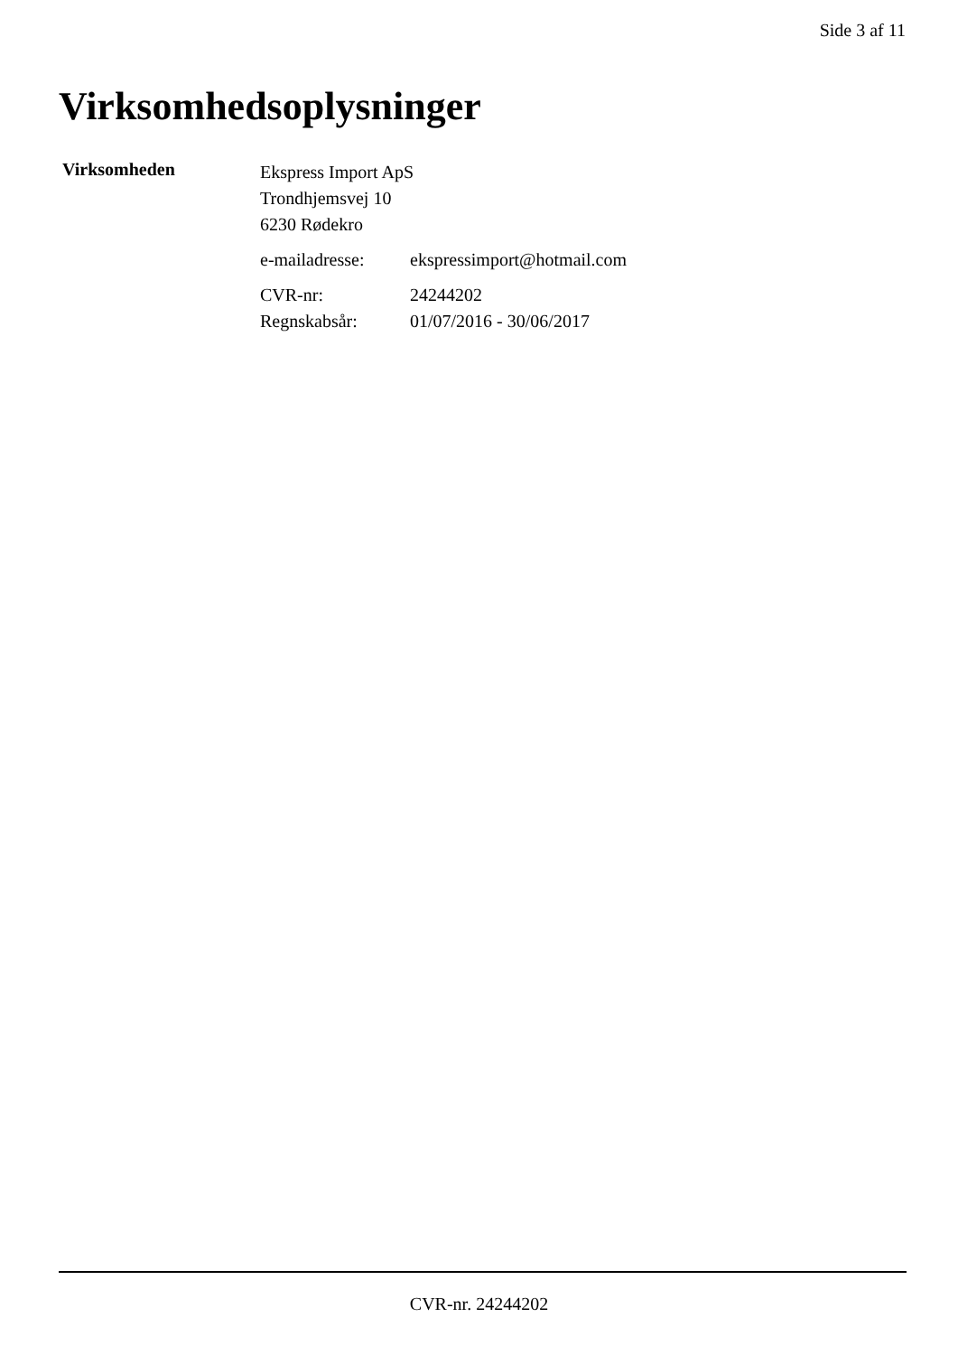Side 3 af 11
Virksomhedsoplysninger
Virksomheden
Ekspress Import ApS
Trondhjemsvej 10
6230 Rødekro
e-mailadresse: ekspressimport@hotmail.com
CVR-nr: 24244202
Regnskabsår: 01/07/2016 - 30/06/2017
CVR-nr. 24244202